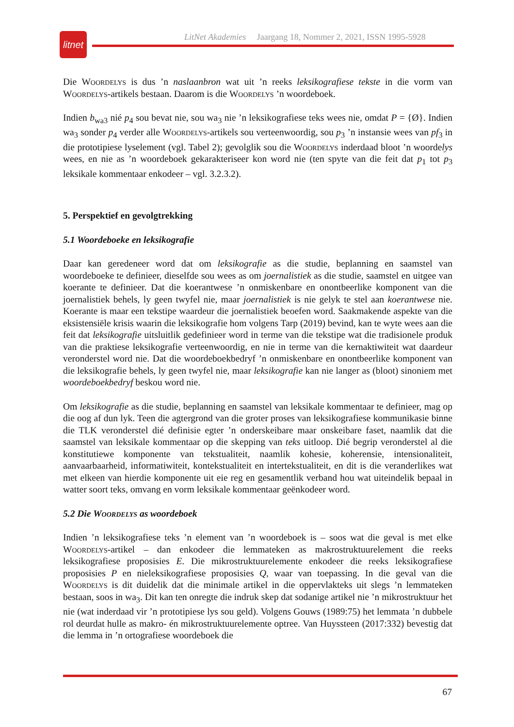litnet
LitNet Akademies Jaargang 18, Nommer 2, 2021, ISSN 1995-5928
Die Woordelys is dus ’n naslaanbron wat uit ’n reeks leksikografiese tekste in die vorm van Woordelys-artikels bestaan. Daarom is die Woordelys ’n woordeboek.
Indien b<sub>wa3</sub> nié p<sub>4</sub> sou bevat nie, sou wa<sub>3</sub> nie ’n leksikografiese teks wees nie, omdat P = {Ø}. Indien wa<sub>3</sub> sonder p<sub>4</sub> verder alle Woordelys-artikels sou verteenwoordig, sou p<sub>3</sub> ’n instansie wees van pf<sub>3</sub> in die prototipiese lyselement (vgl. Tabel 2); gevolglik sou die Woordelys inderdaad bloot ’n woordelys wees, en nie as ’n woordeboek gekarakteriseer kon word nie (ten spyte van die feit dat p<sub>1</sub> tot p<sub>3</sub> leksikale kommentaar enkodeer – vgl. 3.2.3.2).
5. Perspektief en gevolgtrekking
5.1 Woordeboeke en leksikografie
Daar kan geredeneer word dat om leksikografie as die studie, beplanning en saamstel van woordeboeke te definieer, dieselfde sou wees as om joernalistiek as die studie, saamstel en uitgee van koerante te definieer. Dat die koerantwese ’n onmiskenbare en onontbeerlike komponent van die joernalistiek behels, ly geen twyfel nie, maar joernalistiek is nie gelyk te stel aan koerantwese nie. Koerante is maar een tekstipe waardeur die joernalistiek beoefen word. Saakmakende aspekte van die eksistensiële krisis waarin die leksikografie hom volgens Tarp (2019) bevind, kan te wyte wees aan die feit dat leksikografie uitsluitlik gedefinieer word in terme van die tekstipe wat die tradisionele produk van die praktiese leksikografie verteenwoordig, en nie in terme van die kernaktiwiteit wat daardeur veronderstel word nie. Dat die woordeboekbedryf ’n onmiskenbare en onontbeerlike komponent van die leksikografie behels, ly geen twyfel nie, maar leksikografie kan nie langer as (bloot) sinoniem met woordeboekbedryf beskou word nie.
Om leksikografie as die studie, beplanning en saamstel van leksikale kommentaar te definieer, mag op die oog af dun lyk. Teen die agtergrond van die groter proses van leksikografiese kommunikasie binne die TLK veronderstel dié definisie egter ’n onderskeibare maar onskeibare faset, naamlik dat die saamstel van leksikale kommentaar op die skepping van teks uitloop. Dié begrip veronderstel al die konstitutiewe komponente van tekstualiteit, naamlik kohesie, koherensie, intensionaliteit, aanvaarbaarheid, informatiwiteit, kontekstualiteit en intertekstualiteit, en dit is die veranderlikes wat met elkeen van hierdie komponente uit eie reg en gesamentlik verband hou wat uiteindelik bepaal in watter soort teks, omvang en vorm leksikale kommentaar geënkodeer word.
5.2 Die Woordelys as woordeboek
Indien ’n leksikografiese teks ’n element van ’n woordeboek is – soos wat die geval is met elke Woordelys-artikel – dan enkodeer die lemmateken as makrostruktuurelement die reeks leksikografiese proposisies E. Die mikrostruktuurelemente enkodeer die reeks leksikografiese proposisies P en nieleksikografiese proposisies Q, waar van toepassing. In die geval van die Woordelys is dit duidelik dat die minimale artikel in die oppervlakteks uit slegs ’n lemmateken bestaan, soos in wa<sub>3</sub>. Dit kan ten onregte die indruk skep dat sodanige artikel nie ’n mikrostruktuur het nie (wat inderdaad vir ’n prototipiese lys sou geld). Volgens Gouws (1989:75) het lemmata ’n dubbele rol deurdat hulle as makro- én mikrostruktuurelemente optree. Van Huyssteen (2017:332) bevestig dat die lemma in ’n ortografiese woordeboek die
67